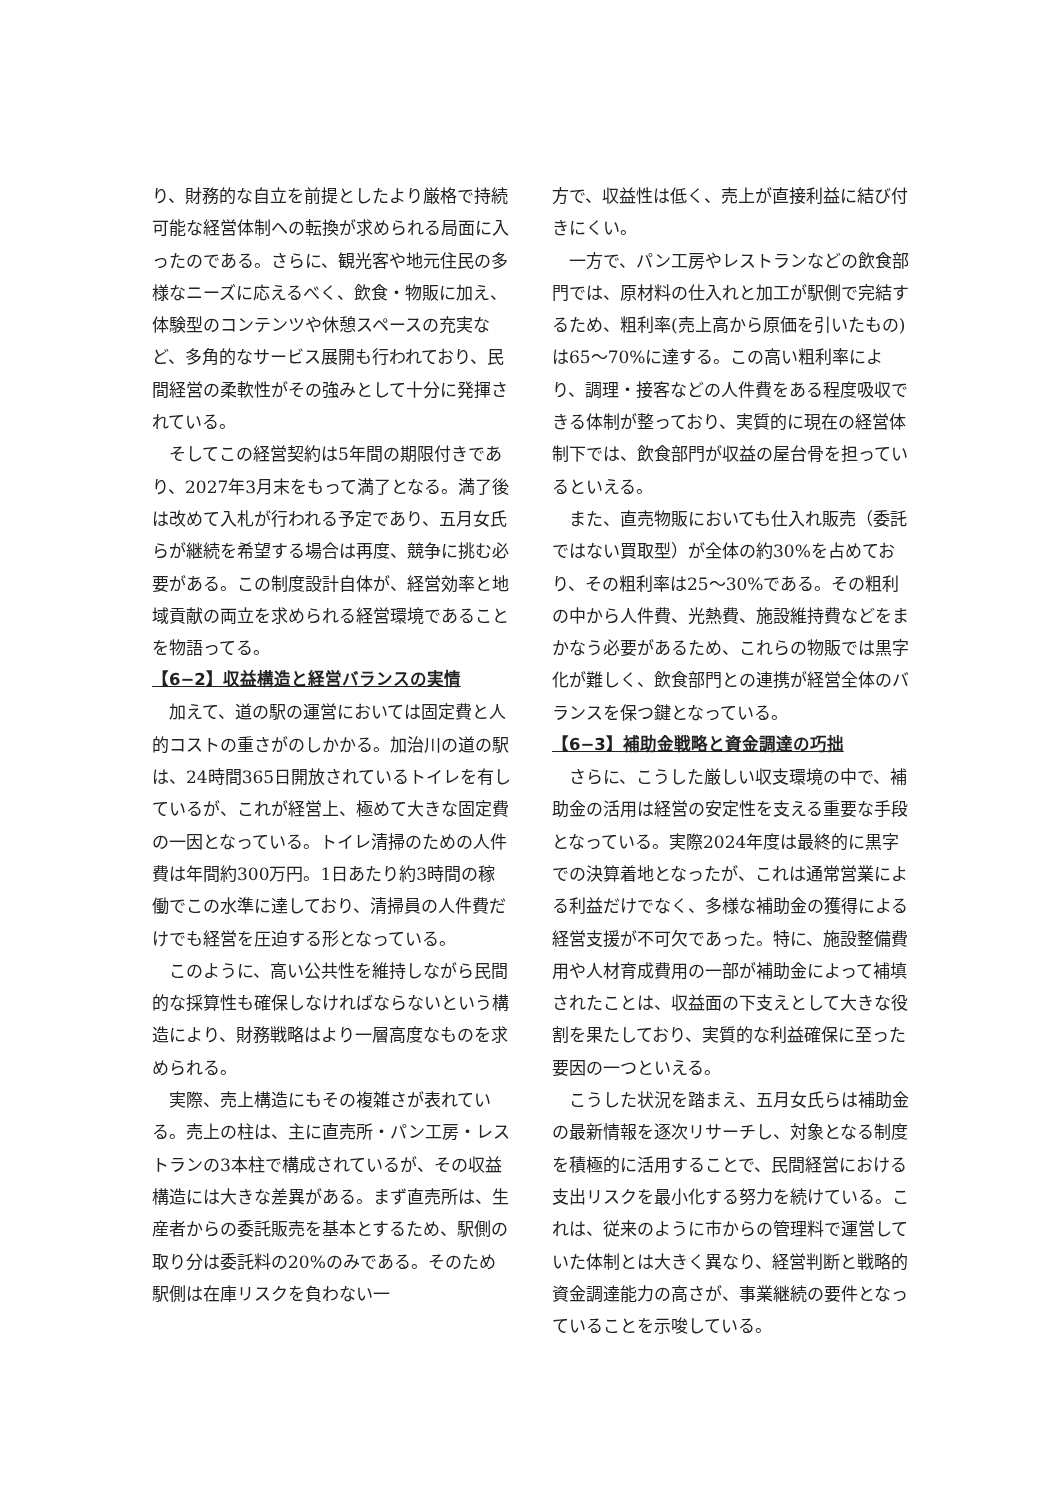り、財務的な自立を前提としたより厳格で持続可能な経営体制への転換が求められる局面に入ったのである。さらに、観光客や地元住民の多様なニーズに応えるべく、飲食・物販に加え、体験型のコンテンツや休憩スペースの充実など、多角的なサービス展開も行われており、民間経営の柔軟性がその強みとして十分に発揮されている。
そしてこの経営契約は5年間の期限付きであり、2027年3月末をもって満了となる。満了後は改めて入札が行われる予定であり、五月女氏らが継続を希望する場合は再度、競争に挑む必要がある。この制度設計自体が、経営効率と地域貢献の両立を求められる経営環境であることを物語ってる。
【6−2】収益構造と経営バランスの実情
加えて、道の駅の運営においては固定費と人的コストの重さがのしかかる。加治川の道の駅は、24時間365日開放されているトイレを有しているが、これが経営上、極めて大きな固定費の一因となっている。トイレ清掃のための人件費は年間約300万円。1日あたり約3時間の稼働でこの水準に達しており、清掃員の人件費だけでも経営を圧迫する形となっている。
このように、高い公共性を維持しながら民間的な採算性も確保しなければならないという構造により、財務戦略はより一層高度なものを求められる。
実際、売上構造にもその複雑さが表れている。売上の柱は、主に直売所・パン工房・レストランの3本柱で構成されているが、その収益構造には大きな差異がある。まず直売所は、生産者からの委託販売を基本とするため、駅側の取り分は委託料の20%のみである。そのため駅側は在庫リスクを負わない一
方で、収益性は低く、売上が直接利益に結び付きにくい。
一方で、パン工房やレストランなどの飲食部門では、原材料の仕入れと加工が駅側で完結するため、粗利率(売上高から原価を引いたもの)は65〜70%に達する。この高い粗利率により、調理・接客などの人件費をある程度吸収できる体制が整っており、実質的に現在の経営体制下では、飲食部門が収益の屋台骨を担っているといえる。
また、直売物販においても仕入れ販売（委託ではない買取型）が全体の約30%を占めており、その粗利率は25〜30%である。その粗利の中から人件費、光熱費、施設維持費などをまかなう必要があるため、これらの物販では黒字化が難しく、飲食部門との連携が経営全体のバランスを保つ鍵となっている。
【6−3】補助金戦略と資金調達の巧拙
さらに、こうした厳しい収支環境の中で、補助金の活用は経営の安定性を支える重要な手段となっている。実際2024年度は最終的に黒字での決算着地となったが、これは通常営業による利益だけでなく、多様な補助金の獲得による経営支援が不可欠であった。特に、施設整備費用や人材育成費用の一部が補助金によって補填されたことは、収益面の下支えとして大きな役割を果たしており、実質的な利益確保に至った要因の一つといえる。
こうした状況を踏まえ、五月女氏らは補助金の最新情報を逐次リサーチし、対象となる制度を積極的に活用することで、民間経営における支出リスクを最小化する努力を続けている。これは、従来のように市からの管理料で運営していた体制とは大きく異なり、経営判断と戦略的資金調達能力の高さが、事業継続の要件となっていることを示唆している。